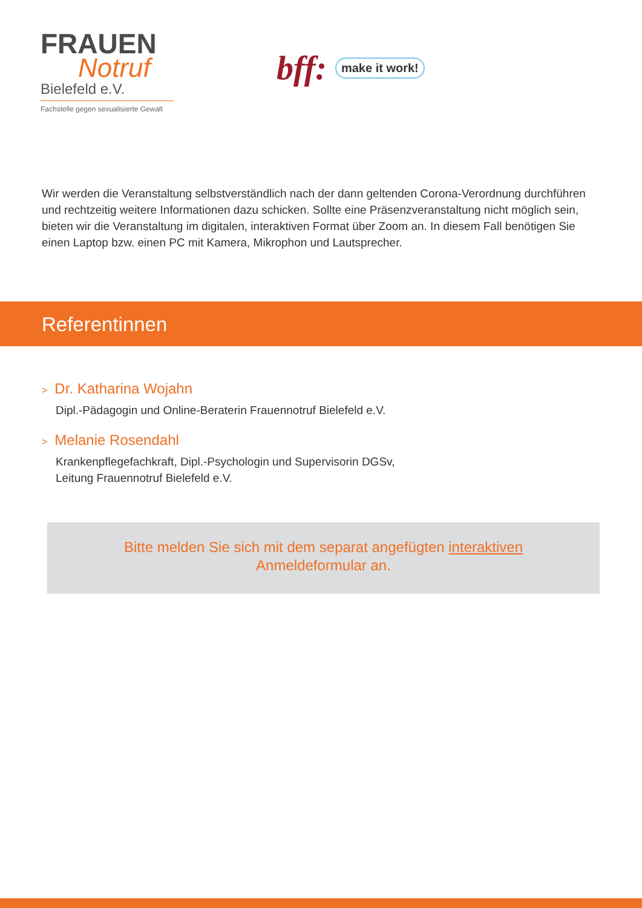FRAUEN
Notruf
Bielefeld e.V.
Fachstelle gegen sexualisierte Gewalt
bff: make it work!
Wir werden die Veranstaltung selbstverständlich nach der dann geltenden Corona-Verordnung durchführen und rechtzeitig weitere Informationen dazu schicken. Sollte eine Präsenzveranstaltung nicht möglich sein, bieten wir die Veranstaltung im digitalen, interaktiven Format über Zoom an. In diesem Fall benötigen Sie einen Laptop bzw. einen PC mit Kamera, Mikrophon und Lautsprecher.
Referentinnen
> Dr. Katharina Wojahn
Dipl.-Pädagogin und Online-Beraterin Frauennotruf Bielefeld e.V.
> Melanie Rosendahl
Krankenpflegefachkraft, Dipl.-Psychologin und Supervisorin DGSv,
Leitung Frauennotruf Bielefeld e.V.
Bitte melden Sie sich mit dem separat angefügten interaktiven
Anmeldeformular an.